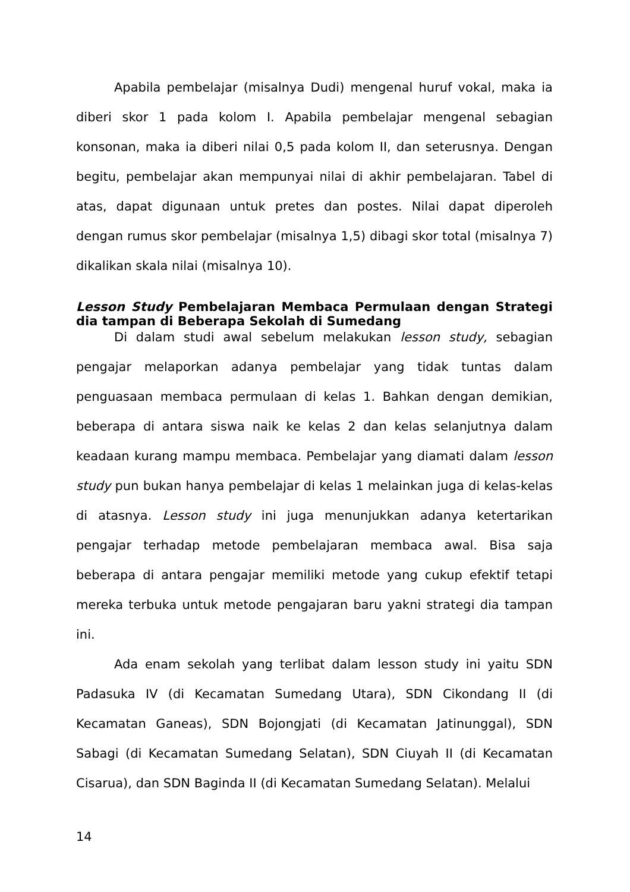Apabila pembelajar (misalnya Dudi) mengenal huruf vokal, maka ia diberi skor 1 pada kolom I. Apabila pembelajar mengenal sebagian konsonan, maka ia diberi nilai 0,5 pada kolom II, dan seterusnya. Dengan begitu, pembelajar akan mempunyai nilai di akhir pembelajaran. Tabel di atas, dapat digunaan untuk pretes dan postes. Nilai dapat diperoleh dengan rumus skor pembelajar (misalnya 1,5) dibagi skor total (misalnya 7) dikalikan skala nilai (misalnya 10).
Lesson Study Pembelajaran Membaca Permulaan dengan Strategi dia tampan di Beberapa Sekolah di Sumedang
Di dalam studi awal sebelum melakukan lesson study, sebagian pengajar melaporkan adanya pembelajar yang tidak tuntas dalam penguasaan membaca permulaan di kelas 1. Bahkan dengan demikian, beberapa di antara siswa naik ke kelas 2 dan kelas selanjutnya dalam keadaan kurang mampu membaca. Pembelajar yang diamati dalam lesson study pun bukan hanya pembelajar di kelas 1 melainkan juga di kelas-kelas di atasnya. Lesson study ini juga menunjukkan adanya ketertarikan pengajar terhadap metode pembelajaran membaca awal. Bisa saja beberapa di antara pengajar memiliki metode yang cukup efektif tetapi mereka terbuka untuk metode pengajaran baru yakni strategi dia tampan ini.
Ada enam sekolah yang terlibat dalam lesson study ini yaitu SDN Padasuka IV (di Kecamatan Sumedang Utara), SDN Cikondang II (di Kecamatan Ganeas), SDN Bojongjati (di Kecamatan Jatinunggal), SDN Sabagi (di Kecamatan Sumedang Selatan), SDN Ciuyah II (di Kecamatan Cisarua), dan SDN Baginda II (di Kecamatan Sumedang Selatan). Melalui
14